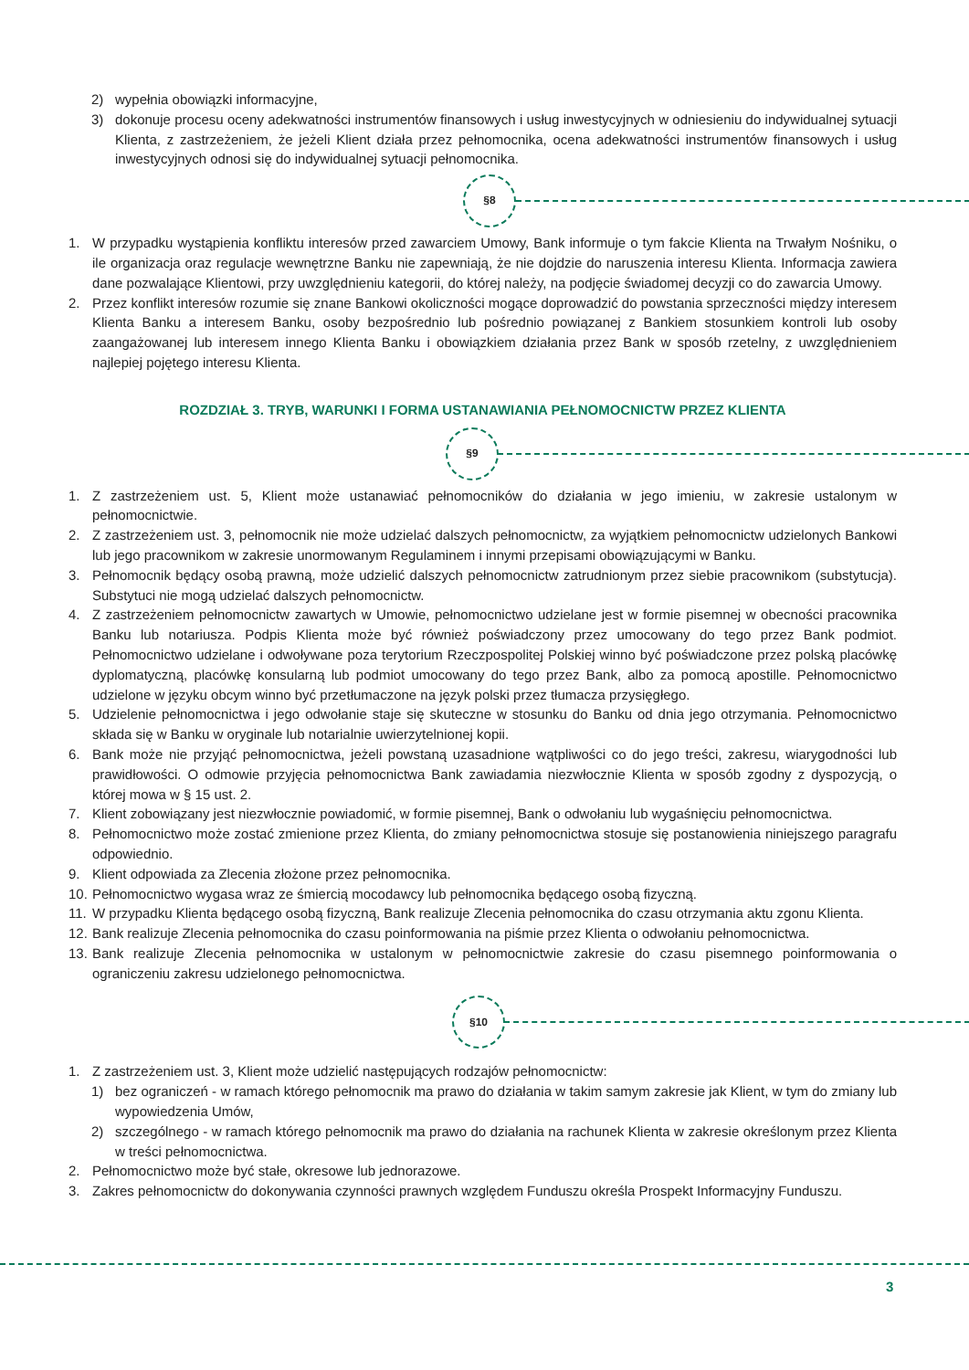2) wypełnia obowiązki informacyjne,
3) dokonuje procesu oceny adekwatności instrumentów finansowych i usług inwestycyjnych w odniesieniu do indywidualnej sytuacji Klienta, z zastrzeżeniem, że jeżeli Klient działa przez pełnomocnika, ocena adekwatności instrumentów finansowych i usług inwestycyjnych odnosi się do indywidualnej sytuacji pełnomocnika.
§8
1. W przypadku wystąpienia konfliktu interesów przed zawarciem Umowy, Bank informuje o tym fakcie Klienta na Trwałym Nośniku, o ile organizacja oraz regulacje wewnętrzne Banku nie zapewniają, że nie dojdzie do naruszenia interesu Klienta. Informacja zawiera dane pozwalające Klientowi, przy uwzględnieniu kategorii, do której należy, na podjęcie świadomej decyzji co do zawarcia Umowy.
2. Przez konflikt interesów rozumie się znane Bankowi okoliczności mogące doprowadzić do powstania sprzeczności między interesem Klienta Banku a interesem Banku, osoby bezpośrednio lub pośrednio powiązanej z Bankiem stosunkiem kontroli lub osoby zaangażowanej lub interesem innego Klienta Banku i obowiązkiem działania przez Bank w sposób rzetelny, z uwzględnieniem najlepiej pojętego interesu Klienta.
ROZDZIAŁ 3. TRYB, WARUNKI I FORMA USTANAWIANIA PEŁNOMOCNICTW PRZEZ KLIENTA
§9
1. Z zastrzeżeniem ust. 5, Klient może ustanawiać pełnomocników do działania w jego imieniu, w zakresie ustalonym w pełnomocnictwie.
2. Z zastrzeżeniem ust. 3, pełnomocnik nie może udzielać dalszych pełnomocnictw, za wyjątkiem pełnomocnictw udzielonych Bankowi lub jego pracownikom w zakresie unormowanym Regulaminem i innymi przepisami obowiązującymi w Banku.
3. Pełnomocnik będący osobą prawną, może udzielić dalszych pełnomocnictw zatrudnionym przez siebie pracownikom (substytucja). Substytuci nie mogą udzielać dalszych pełnomocnictw.
4. Z zastrzeżeniem pełnomocnictw zawartych w Umowie, pełnomocnictwo udzielane jest w formie pisemnej w obecności pracownika Banku lub notariusza. Podpis Klienta może być również poświadczony przez umocowany do tego przez Bank podmiot. Pełnomocnictwo udzielane i odwoływane poza terytorium Rzeczpospolitej Polskiej winno być poświadczone przez polską placówkę dyplomatyczną, placówkę konsularną lub podmiot umocowany do tego przez Bank, albo za pomocą apostille. Pełnomocnictwo udzielone w języku obcym winno być przetłumaczone na język polski przez tłumacza przysięgłego.
5. Udzielenie pełnomocnictwa i jego odwołanie staje się skuteczne w stosunku do Banku od dnia jego otrzymania. Pełnomocnictwo składa się w Banku w oryginale lub notarialnie uwierzytelnionej kopii.
6. Bank może nie przyjąć pełnomocnictwa, jeżeli powstaną uzasadnione wątpliwości co do jego treści, zakresu, wiarygodności lub prawidłowości. O odmowie przyjęcia pełnomocnictwa Bank zawiadamia niezwłocznie Klienta w sposób zgodny z dyspozycją, o której mowa w § 15 ust. 2.
7. Klient zobowiązany jest niezwłocznie powiadomić, w formie pisemnej, Bank o odwołaniu lub wygaśnięciu pełnomocnictwa.
8. Pełnomocnictwo może zostać zmienione przez Klienta, do zmiany pełnomocnictwa stosuje się postanowienia niniejszego paragrafu odpowiednio.
9. Klient odpowiada za Zlecenia złożone przez pełnomocnika.
10.
Pełnomocnictwo wygasa wraz ze śmiercią mocodawcy lub pełnomocnika będącego osobą fizyczną.
11.
W przypadku Klienta będącego osobą fizyczną, Bank realizuje Zlecenia pełnomocnika do czasu otrzymania aktu zgonu Klienta.
12.
Bank realizuje Zlecenia pełnomocnika do czasu poinformowania na piśmie przez Klienta o odwołaniu pełnomocnictwa.
13.
Bank realizuje Zlecenia pełnomocnika w ustalonym w pełnomocnictwie zakresie do czasu pisemnego poinformowania o ograniczeniu zakresu udzielonego pełnomocnictwa.
§10
1. Z zastrzeżeniem ust. 3, Klient może udzielić następujących rodzajów pełnomocnictw:
1) bez ograniczeń - w ramach którego pełnomocnik ma prawo do działania w takim samym zakresie jak Klient, w tym do zmiany lub wypowiedzenia Umów,
2) szczególnego - w ramach którego pełnomocnik ma prawo do działania na rachunek Klienta w zakresie określonym przez Klienta w treści pełnomocnictwa.
2. Pełnomocnictwo może być stałe, okresowe lub jednorazowe.
3. Zakres pełnomocnictw do dokonywania czynności prawnych względem Funduszu określa Prospekt Informacyjny Funduszu.
3